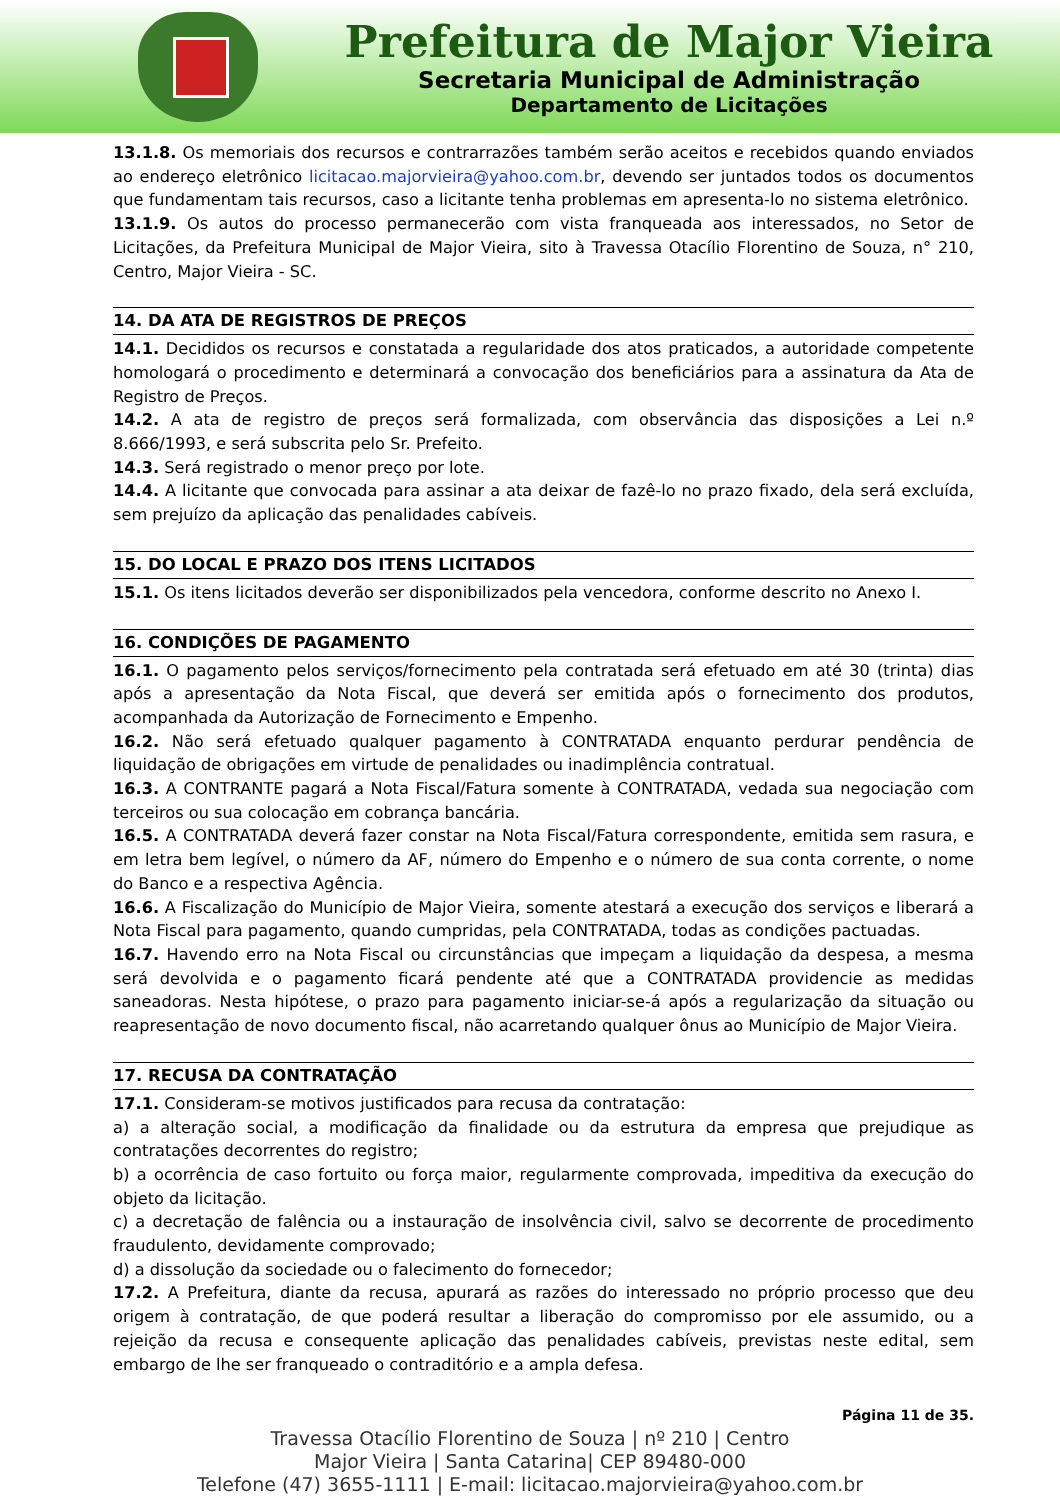Prefeitura de Major Vieira
Secretaria Municipal de Administração
Departamento de Licitações
13.1.8. Os memoriais dos recursos e contrarrazões também serão aceitos e recebidos quando enviados ao endereço eletrônico licitacao.majorvieira@yahoo.com.br, devendo ser juntados todos os documentos que fundamentam tais recursos, caso a licitante tenha problemas em apresenta-lo no sistema eletrônico.
13.1.9. Os autos do processo permanecerão com vista franqueada aos interessados, no Setor de Licitações, da Prefeitura Municipal de Major Vieira, sito à Travessa Otacílio Florentino de Souza, n° 210, Centro, Major Vieira - SC.
14. DA ATA DE REGISTROS DE PREÇOS
14.1. Decididos os recursos e constatada a regularidade dos atos praticados, a autoridade competente homologará o procedimento e determinará a convocação dos beneficiários para a assinatura da Ata de Registro de Preços.
14.2. A ata de registro de preços será formalizada, com observância das disposições a Lei n.º 8.666/1993, e será subscrita pelo Sr. Prefeito.
14.3. Será registrado o menor preço por lote.
14.4. A licitante que convocada para assinar a ata deixar de fazê-lo no prazo fixado, dela será excluída, sem prejuízo da aplicação das penalidades cabíveis.
15. DO LOCAL E PRAZO DOS ITENS LICITADOS
15.1. Os itens licitados deverão ser disponibilizados pela vencedora, conforme descrito no Anexo I.
16. CONDIÇÕES DE PAGAMENTO
16.1. O pagamento pelos serviços/fornecimento pela contratada será efetuado em até 30 (trinta) dias após a apresentação da Nota Fiscal, que deverá ser emitida após o fornecimento dos produtos, acompanhada da Autorização de Fornecimento e Empenho.
16.2. Não será efetuado qualquer pagamento à CONTRATADA enquanto perdurar pendência de liquidação de obrigações em virtude de penalidades ou inadimplência contratual.
16.3. A CONTRANTE pagará a Nota Fiscal/Fatura somente à CONTRATADA, vedada sua negociação com terceiros ou sua colocação em cobrança bancária.
16.5. A CONTRATADA deverá fazer constar na Nota Fiscal/Fatura correspondente, emitida sem rasura, e em letra bem legível, o número da AF, número do Empenho e o número de sua conta corrente, o nome do Banco e a respectiva Agência.
16.6. A Fiscalização do Município de Major Vieira, somente atestará a execução dos serviços e liberará a Nota Fiscal para pagamento, quando cumpridas, pela CONTRATADA, todas as condições pactuadas.
16.7. Havendo erro na Nota Fiscal ou circunstâncias que impeçam a liquidação da despesa, a mesma será devolvida e o pagamento ficará pendente até que a CONTRATADA providencie as medidas saneadoras. Nesta hipótese, o prazo para pagamento iniciar-se-á após a regularização da situação ou reapresentação de novo documento fiscal, não acarretando qualquer ônus ao Município de Major Vieira.
17. RECUSA DA CONTRATAÇÃO
17.1. Consideram-se motivos justificados para recusa da contratação:
a) a alteração social, a modificação da finalidade ou da estrutura da empresa que prejudique as contratações decorrentes do registro;
b) a ocorrência de caso fortuito ou força maior, regularmente comprovada, impeditiva da execução do objeto da licitação.
c) a decretação de falência ou a instauração de insolvência civil, salvo se decorrente de procedimento fraudulento, devidamente comprovado;
d) a dissolução da sociedade ou o falecimento do fornecedor;
17.2. A Prefeitura, diante da recusa, apurará as razões do interessado no próprio processo que deu origem à contratação, de que poderá resultar a liberação do compromisso por ele assumido, ou a rejeição da recusa e consequente aplicação das penalidades cabíveis, previstas neste edital, sem embargo de lhe ser franqueado o contraditório e a ampla defesa.
Página 11 de 35.
Travessa Otacílio Florentino de Souza | nº 210 | Centro
Major Vieira | Santa Catarina| CEP 89480-000
Telefone (47) 3655-1111 | E-mail: licitacao.majorvieira@yahoo.com.br